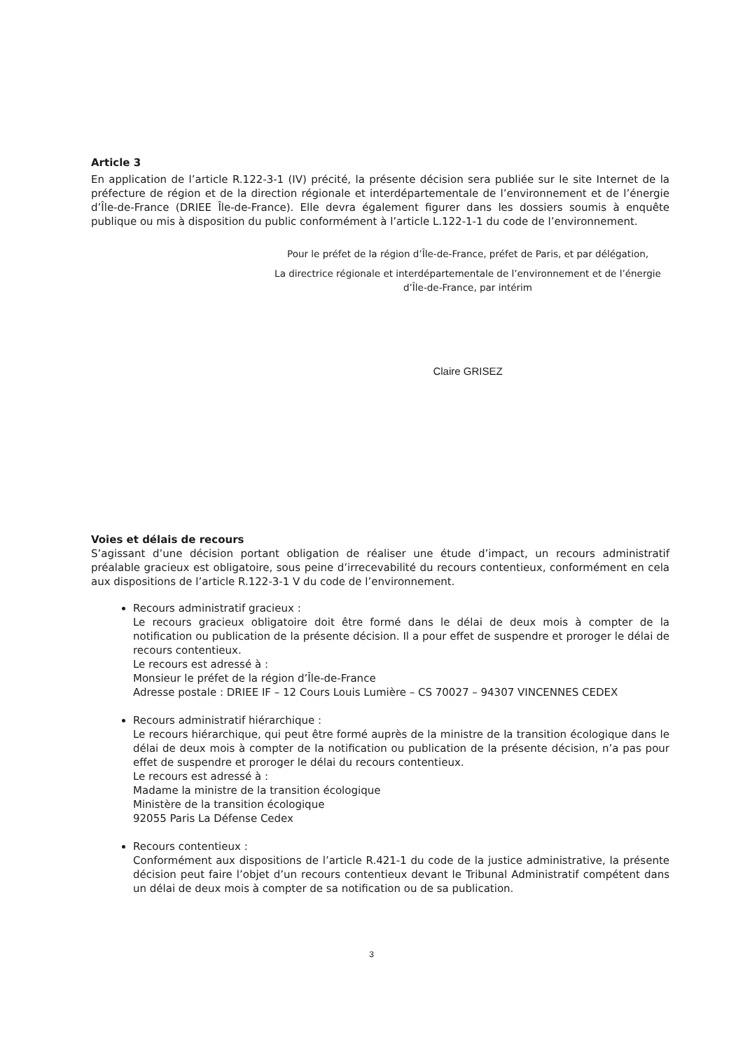Article 3
En application de l’article R.122-3-1 (IV) précité, la présente décision sera publiée sur le site Internet de la préfecture de région et de la direction régionale et interdépartementale de l’environnement et de l’énergie d’Île-de-France (DRIEE Île-de-France). Elle devra également figurer dans les dossiers soumis à enquête publique ou mis à disposition du public conformément à l’article L.122-1-1 du code de l’environnement.
Pour le préfet de la région d’Île-de-France, préfet de Paris, et par délégation,
La directrice régionale et interdépartementale de l’environnement et de l’énergie d’Île-de-France, par intérim
Claire GRISEZ
Voies et délais de recours
S’agissant d’une décision portant obligation de réaliser une étude d’impact, un recours administratif préalable gracieux est obligatoire, sous peine d’irrecevabilité du recours contentieux, conformément en cela aux dispositions de l’article R.122-3-1 V du code de l’environnement.
Recours administratif gracieux :
Le recours gracieux obligatoire doit être formé dans le délai de deux mois à compter de la notification ou publication de la présente décision. Il a pour effet de suspendre et proroger le délai de recours contentieux.
Le recours est adressé à :
Monsieur le préfet de la région d’Île-de-France
Adresse postale : DRIEE IF – 12 Cours Louis Lumière – CS 70027 – 94307 VINCENNES CEDEX
Recours administratif hiérarchique :
Le recours hiérarchique, qui peut être formé auprès de la ministre de la transition écologique dans le délai de deux mois à compter de la notification ou publication de la présente décision, n’a pas pour effet de suspendre et proroger le délai du recours contentieux.
Le recours est adressé à :
Madame la ministre de la transition écologique
Ministère de la transition écologique
92055 Paris La Défense Cedex
Recours contentieux :
Conformément aux dispositions de l’article R.421-1 du code de la justice administrative, la présente décision peut faire l’objet d’un recours contentieux devant le Tribunal Administratif compétent dans un délai de deux mois à compter de sa notification ou de sa publication.
3